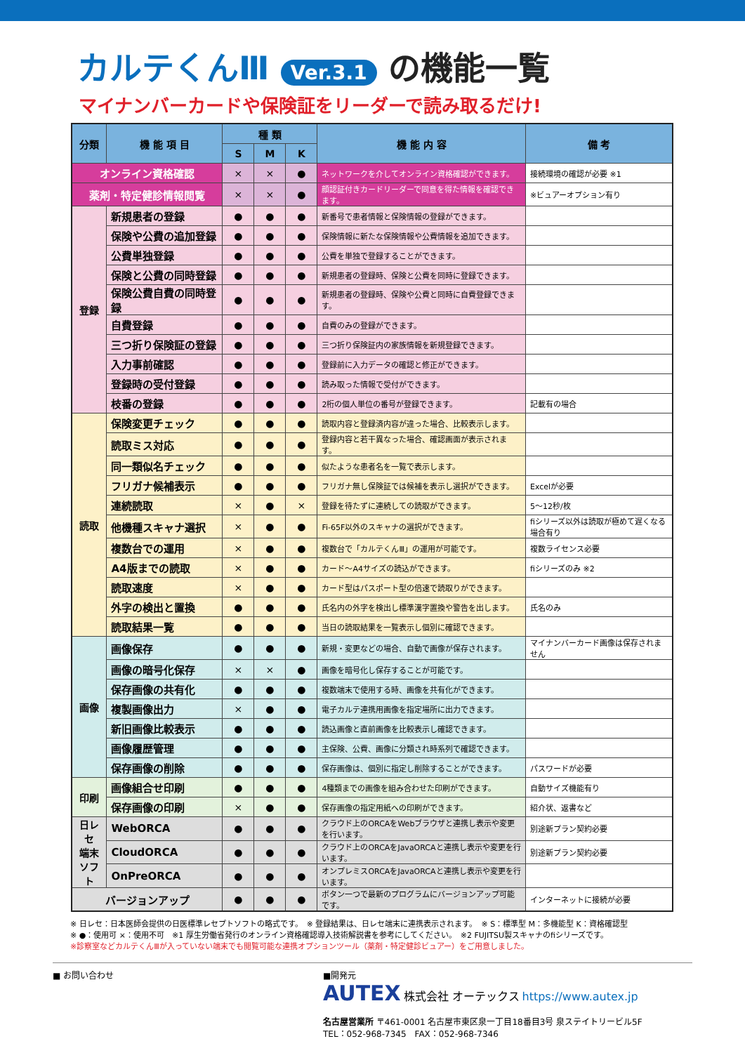カルテくんⅢ Ver.3.1 の機能一覧
マイナンバーカードや保険証をリーダーで読み取るだけ!
| 分類 | 機 能 項 目 | | 種 類 | | | 機 能 内 容 | 備 考 |
| --- | --- | --- | --- | --- | --- | --- | --- |
| | | | S | M | K | | |
| オンライン資格確認 | | | × | × | ● | ネットワークを介してオンライン資格確認ができます。 | 接続環境の確認が必要 ※1 |
| 薬剤・特定健診情報閲覧 | | | × | × | ● | 顔認証付きカードリーダーで同意を得た情報を確認できます。 | ※ビュアーオプション有り |
| 登録 | 新規患者の登録 | | ● | ● | ● | 新番号で患者情報と保険情報の登録ができます。 | |
| | 保険や公費の追加登録 | | ● | ● | ● | 保険情報に新たな保険情報や公費情報を追加できます。 | |
| | 公費単独登録 | | ● | ● | ● | 公費を単独で登録することができます。 | |
| | 保険と公費の同時登録 | | ● | ● | ● | 新規患者の登録時、保険と公費を同時に登録できます。 | |
| | 保険公費自費の同時登録 | | ● | ● | ● | 新規患者の登録時、保険や公費と同時に自費登録できます。 | |
| | 自費登録 | | ● | ● | ● | 自費のみの登録ができます。 | |
| | 三つ折り保険証の登録 | | ● | ● | ● | 三つ折り保険証内の家族情報を新規登録できます。 | |
| | 入力事前確認 | | ● | ● | ● | 登録前に入力データの確認と修正ができます。 | |
| | 登録時の受付登録 | | ● | ● | ● | 読み取った情報で受付ができます。 | |
| | 枝番の登録 | | ● | ● | ● | 2桁の個人単位の番号が登録できます。 | 記載有の場合 |
| 読取 | 保険変更チェック | | ● | ● | ● | 読取内容と登録済内容が違った場合、比較表示します。 | |
| | 読取ミス対応 | | ● | ● | ● | 登録内容と若干異なった場合、確認画面が表示されます。 | |
| | 同一類似名チェック | | ● | ● | ● | 似たような患者名を一覧で表示します。 | |
| | フリガナ候補表示 | | ● | ● | ● | フリガナ無し保険証では候補を表示し選択ができます。 | Excelが必要 |
| | 連続読取 | | × | ● | × | 登録を待たずに連続しての読取ができます。 | 5～12秒/枚 |
| | 他機種スキャナ選択 | | × | ● | ● | Fi-65F以外のスキャナの選択ができます。 | fiシリーズ以外は読取が極めて遅くなる場合有り |
| | 複数台での運用 | | × | ● | ● | 複数台で「カルテくんⅢ」の運用が可能です。 | 複数ライセンス必要 |
| | A4版までの読取 | | × | ● | ● | カード～A4サイズの読込ができます。 | fiシリーズのみ ※2 |
| | 読取速度 | | × | ● | ● | カード型はパスポート型の倍速で読取りができます。 | |
| | 外字の検出と置換 | | ● | ● | ● | 氏名内の外字を検出し標準漢字置換や警告を出します。 | 氏名のみ |
| | 読取結果一覧 | | ● | ● | ● | 当日の読取結果を一覧表示し個別に確認できます。 | |
| 画像 | 画像保存 | | ● | ● | ● | 新規・変更などの場合、自動で画像が保存されます。 | マイナンバーカード画像は保存されません |
| | 画像の暗号化保存 | | × | × | ● | 画像を暗号化し保存することが可能です。 | |
| | 保存画像の共有化 | | ● | ● | ● | 複数端末で使用する時、画像を共有化ができます。 | |
| | 複製画像出力 | | × | ● | ● | 電子カルテ連携用画像を指定場所に出力できます。 | |
| | 新旧画像比較表示 | | ● | ● | ● | 読込画像と直前画像を比較表示し確認できます。 | |
| | 画像履歴管理 | | ● | ● | ● | 主保険、公費、画像に分類され時系列で確認できます。 | |
| | 保存画像の削除 | | ● | ● | ● | 保存画像は、個別に指定し削除することができます。 | パスワードが必要 |
| 印刷 | 画像組合せ印刷 | | ● | ● | ● | 4種類までの画像を組み合わせた印刷ができます。 | 自動サイズ機能有り |
| | 保存画像の印刷 | | × | ● | ● | 保存画像の指定用紙への印刷ができます。 | 紹介状、返書など |
| 日レセ 端末 ソフト | | WebORCA | ● | ● | ● | クラウド上のORCAをWebブラウザと連携し表示や変更を行います。 | 別途新プラン契約必要 |
| | | CloudORCA | ● | ● | ● | クラウド上のORCAをJavaORCAと連携し表示や変更を行います。 | 別途新プラン契約必要 |
| | | OnPreORCA | ● | ● | ● | オンプレミスORCAをJavaORCAと連携し表示や変更を行います。 | |
| バージョンアップ | | | ● | ● | ● | ボタン一つで最新のプログラムにバージョンアップ可能です。 | インターネットに接続が必要 |
※ 日レセ：日本医師会提供の日医標準レセプトソフトの略式です。　※ 登録結果は、日レセ端末に連携表示されます。　※ S：標準型 M：多機能型 K：資格確認型
※ ●：使用可 ×：使用不可　※1 厚生労働省発行のオンライン資格確認導入技術解説書を参考にしてください。　※2 FUJITSU製スキャナのfiシリーズです。
※診察室などカルテくんⅢが入っていない端末でも閲覧可能な連携オプションツール（薬剤・特定健診ビュアー）をご用意しました。
■ お問い合わせ ■開発元
AUTEX 株式会社 オーテックス https://www.autex.jp
名古屋営業所 〒461-0001 名古屋市東区泉一丁目18番目3号 泉ステイトリービル5F
TEL：052-968-7345　FAX：052-968-7346